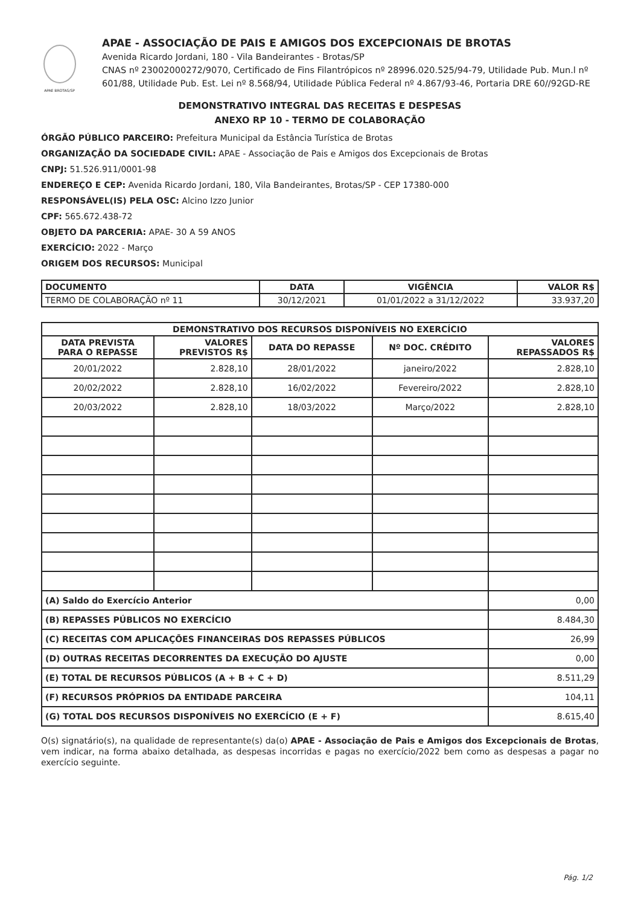APAE BROTAS/SP
APAE - ASSOCIAÇÃO DE PAIS E AMIGOS DOS EXCEPCIONAIS DE BROTAS
Avenida Ricardo Jordani, 180 - Vila Bandeirantes - Brotas/SP
CNAS nº 23002000272/9070, Certificado de Fins Filantrópicos nº 28996.020.525/94-79, Utilidade Pub. Mun.l nº 601/88, Utilidade Pub. Est. Lei nº 8.568/94, Utilidade Pública Federal nº 4.867/93-46, Portaria DRE 60//92GD-RE
DEMONSTRATIVO INTEGRAL DAS RECEITAS E DESPESAS
ANEXO RP 10 - TERMO DE COLABORAÇÃO
ÓRGÃO PÚBLICO PARCEIRO: Prefeitura Municipal da Estância Turística de Brotas
ORGANIZAÇÃO DA SOCIEDADE CIVIL: APAE - Associação de Pais e Amigos dos Excepcionais de Brotas
CNPJ: 51.526.911/0001-98
ENDEREÇO E CEP: Avenida Ricardo Jordani, 180, Vila Bandeirantes, Brotas/SP - CEP 17380-000
RESPONSÁVEL(IS) PELA OSC: Alcino Izzo Junior
CPF: 565.672.438-72
OBJETO DA PARCERIA: APAE- 30 A 59 ANOS
EXERCÍCIO: 2022 - Março
ORIGEM DOS RECURSOS: Municipal
| DOCUMENTO | DATA | VIGÊNCIA | VALOR R$ |
| --- | --- | --- | --- |
| TERMO DE COLABORAÇÃO nº 11 | 30/12/2021 | 01/01/2022 a 31/12/2022 | 33.937,20 |
| DEMONSTRATIVO DOS RECURSOS DISPONÍVEIS NO EXERCÍCIO | | | | |
| --- | --- | --- | --- | --- |
| DATA PREVISTA PARA O REPASSE | VALORES PREVISTOS R$ | DATA DO REPASSE | Nº DOC. CRÉDITO | VALORES REPASSADOS R$ |
| 20/01/2022 | 2.828,10 | 28/01/2022 | janeiro/2022 | 2.828,10 |
| 20/02/2022 | 2.828,10 | 16/02/2022 | Fevereiro/2022 | 2.828,10 |
| 20/03/2022 | 2.828,10 | 18/03/2022 | Março/2022 | 2.828,10 |
| (A) Saldo do Exercício Anterior | | | | 0,00 |
| (B) REPASSES PÚBLICOS NO EXERCÍCIO | | | | 8.484,30 |
| (C) RECEITAS COM APLICAÇÕES FINANCEIRAS DOS REPASSES PÚBLICOS | | | | 26,99 |
| (D) OUTRAS RECEITAS DECORRENTES DA EXECUÇÃO DO AJUSTE | | | | 0,00 |
| (E) TOTAL DE RECURSOS PÚBLICOS (A + B + C + D) | | | | 8.511,29 |
| (F) RECURSOS PRÓPRIOS DA ENTIDADE PARCEIRA | | | | 104,11 |
| (G) TOTAL DOS RECURSOS DISPONÍVEIS NO EXERCÍCIO (E + F) | | | | 8.615,40 |
O(s) signatário(s), na qualidade de representante(s) da(o) APAE - Associação de Pais e Amigos dos Excepcionais de Brotas, vem indicar, na forma abaixo detalhada, as despesas incorridas e pagas no exercício/2022 bem como as despesas a pagar no exercício seguinte.
Pág. 1/2